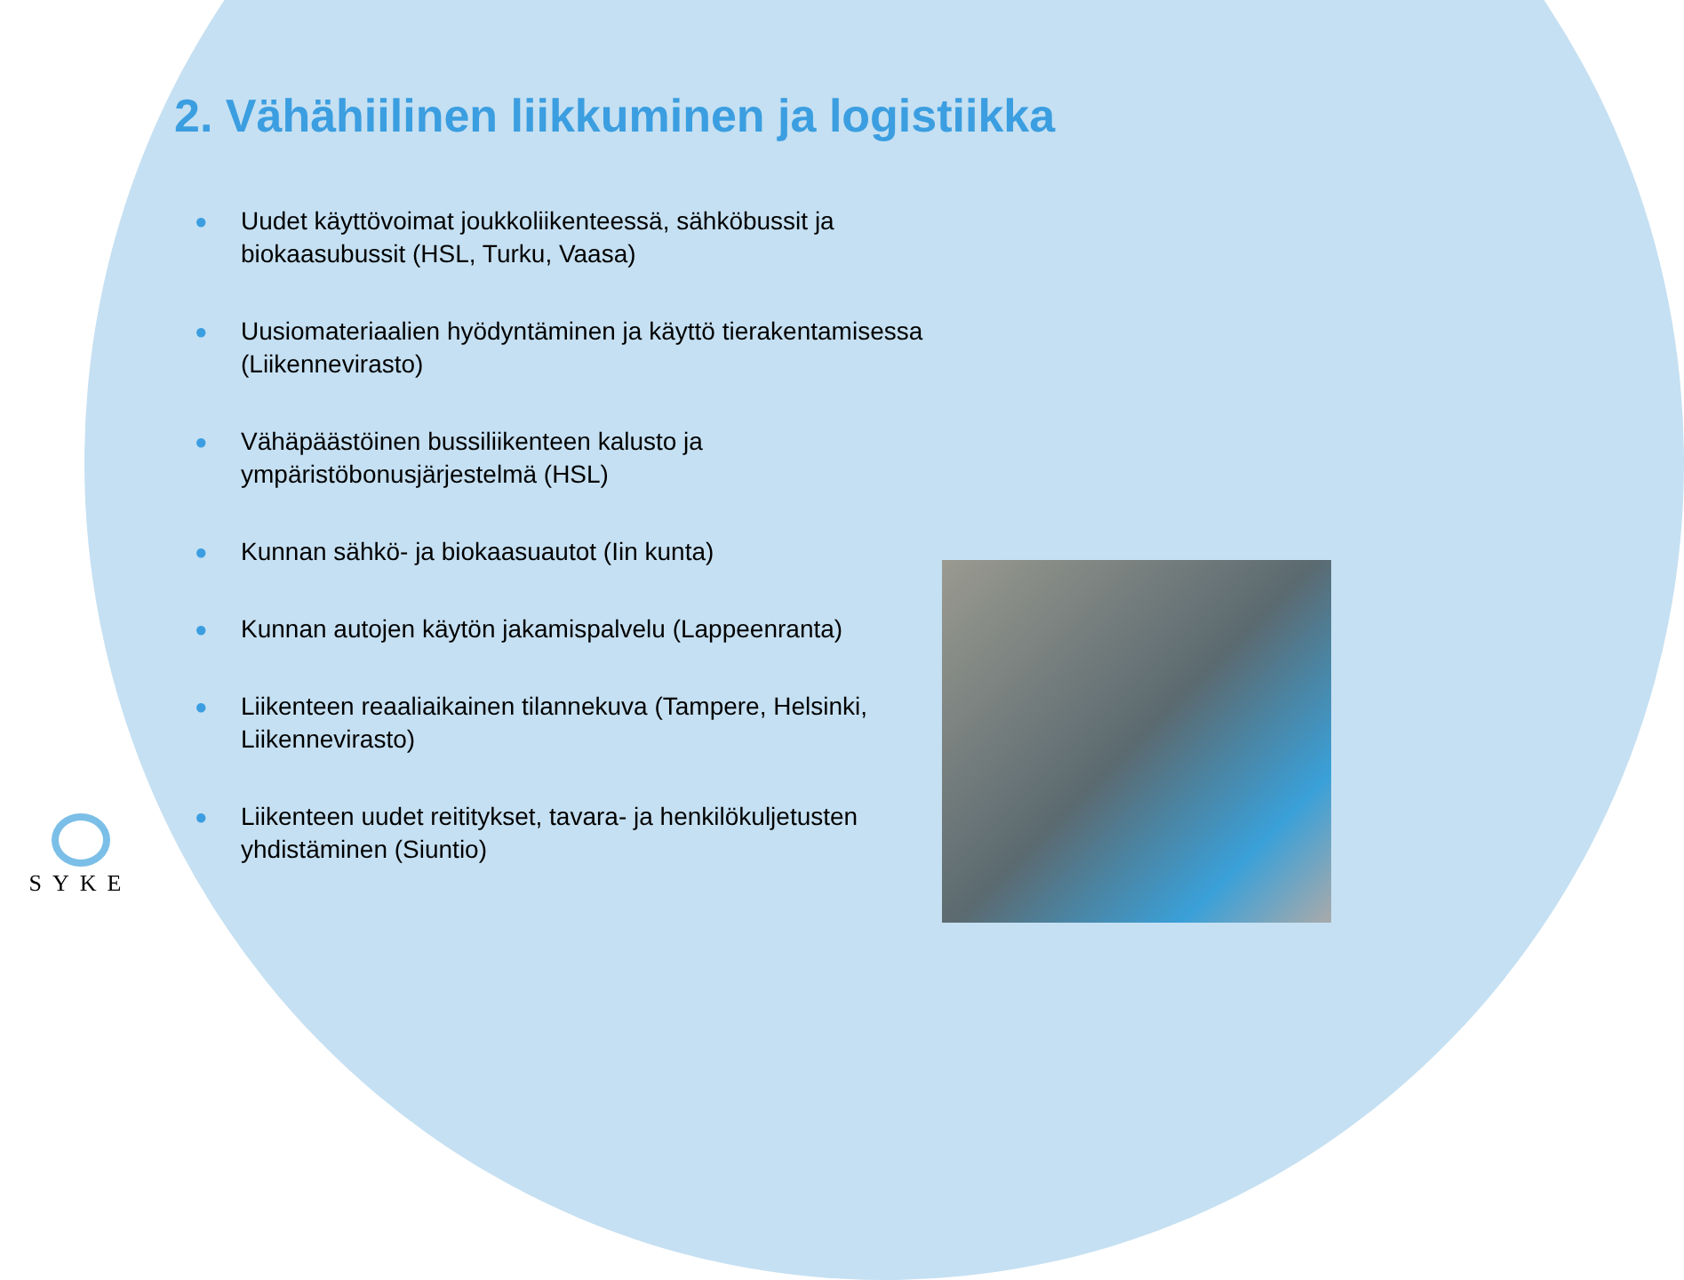2. Vähähiilinen liikkuminen ja logistiikka
● Uudet käyttövoimat joukkoliikenteessä, sähköbussit ja biokaasubussit (HSL, Turku, Vaasa)
● Uusiomateriaalien hyödyntäminen ja käyttö tierakentamisessa (Liikennevirasto)
● Vähäpäästöinen bussiliikenteen kalusto ja ympäristöbonusjärjestelmä (HSL)
● Kunnan sähkö- ja biokaasuautot (Iin kunta)
● Kunnan autojen käytön jakamispalvelu (Lappeenranta)
● Liikenteen reaaliaikainen tilannekuva (Tampere, Helsinki, Liikennevirasto)
● Liikenteen uudet reititykset, tavara- ja henkilökuljetusten yhdistäminen (Siuntio)
SYKE